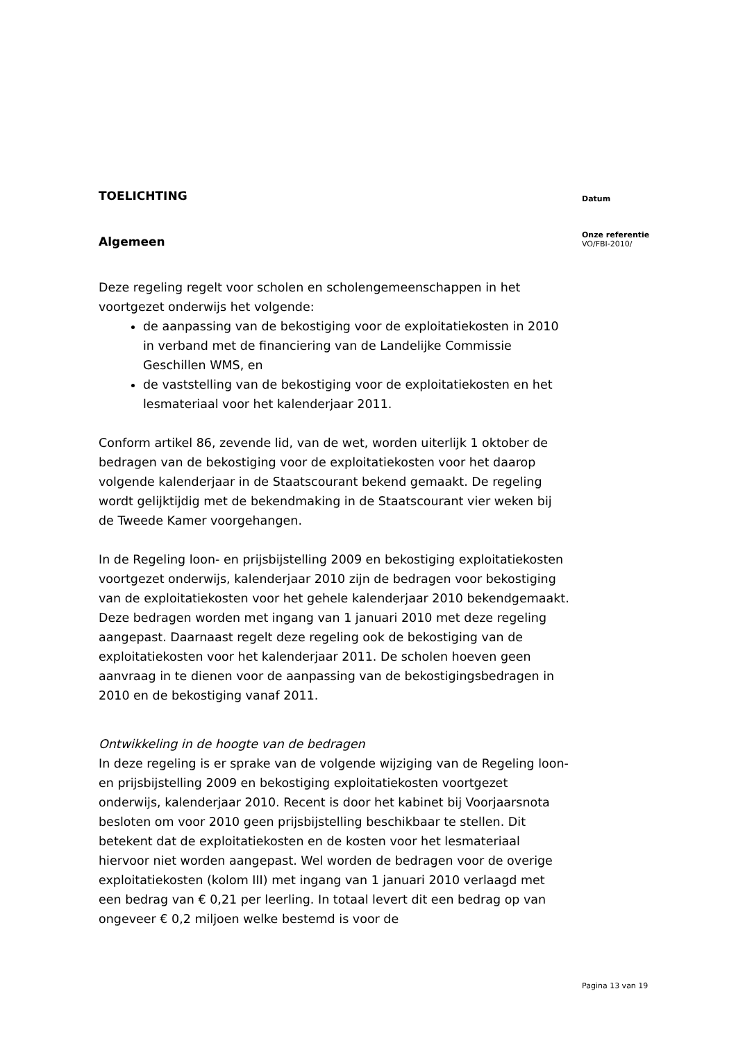TOELICHTING
Algemeen
Deze regeling regelt voor scholen en scholengemeenschappen in het voortgezet onderwijs het volgende:
de aanpassing van de bekostiging voor de exploitatiekosten in 2010 in verband met de financiering van de Landelijke Commissie Geschillen WMS, en
de vaststelling van de bekostiging voor de exploitatiekosten en het lesmateriaal voor het kalenderjaar 2011.
Conform artikel 86, zevende lid, van de wet, worden uiterlijk 1 oktober de bedragen van de bekostiging voor de exploitatiekosten voor het daarop volgende kalenderjaar in de Staatscourant bekend gemaakt. De regeling wordt gelijktijdig met de bekendmaking in de Staatscourant vier weken bij de Tweede Kamer voorgehangen.
In de Regeling loon- en prijsbijstelling 2009 en bekostiging exploitatiekosten voortgezet onderwijs, kalenderjaar 2010 zijn de bedragen voor bekostiging van de exploitatiekosten voor het gehele kalenderjaar 2010 bekendgemaakt. Deze bedragen worden met ingang van 1 januari 2010 met deze regeling aangepast. Daarnaast regelt deze regeling ook de bekostiging van de exploitatiekosten voor het kalenderjaar 2011. De scholen hoeven geen aanvraag in te dienen voor de aanpassing van de bekostigingsbedragen in 2010 en de bekostiging vanaf 2011.
Ontwikkeling in de hoogte van de bedragen
In deze regeling is er sprake van de volgende wijziging van de Regeling loon- en prijsbijstelling 2009 en bekostiging exploitatiekosten voortgezet onderwijs, kalenderjaar 2010. Recent is door het kabinet bij Voorjaarsnota besloten om voor 2010 geen prijsbijstelling beschikbaar te stellen. Dit betekent dat de exploitatiekosten en de kosten voor het lesmateriaal hiervoor niet worden aangepast. Wel worden de bedragen voor de overige exploitatiekosten (kolom III) met ingang van 1 januari 2010 verlaagd met een bedrag van € 0,21 per leerling. In totaal levert dit een bedrag op van ongeveer € 0,2 miljoen welke bestemd is voor de
Datum
Onze referentie
VO/FBI-2010/
Pagina 13 van 19